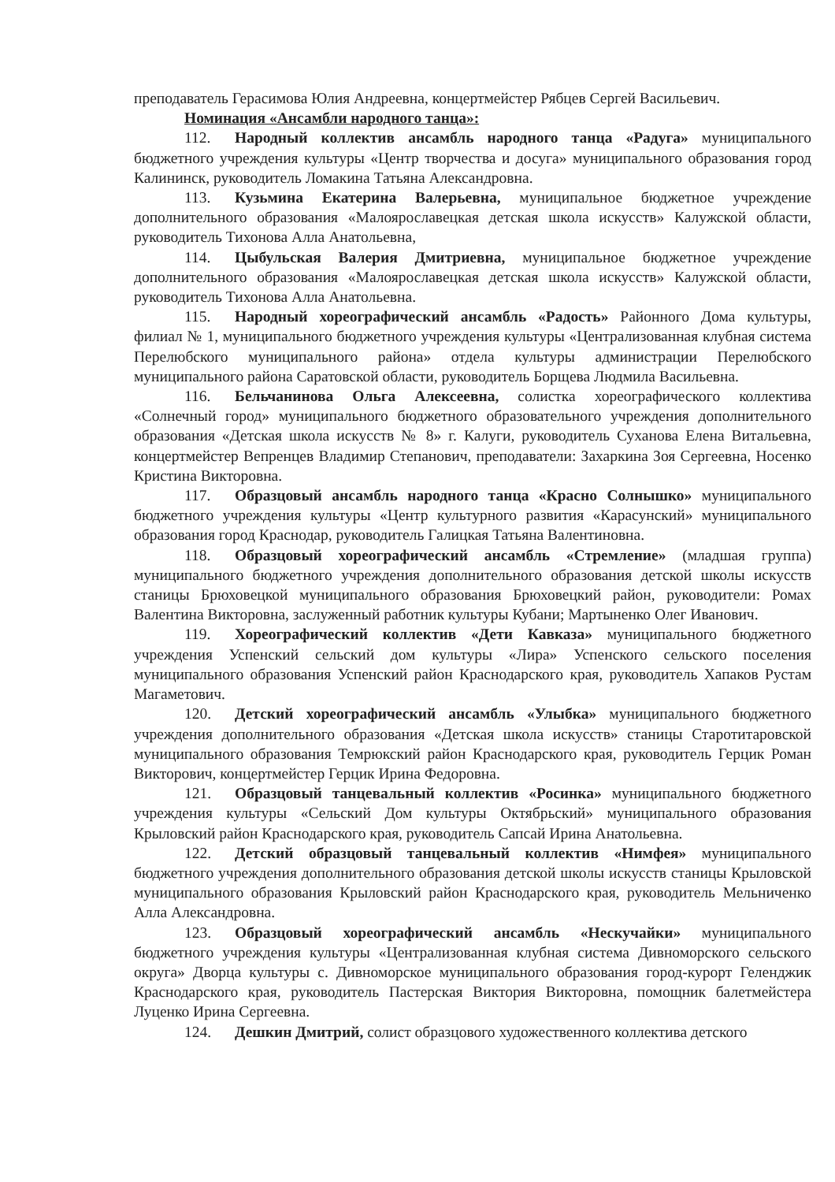преподаватель Герасимова Юлия Андреевна, концертмейстер Рябцев Сергей Васильевич.
Номинация «Ансамбли народного танца»:
112. Народный коллектив ансамбль народного танца «Радуга» муниципального бюджетного учреждения культуры «Центр творчества и досуга» муниципального образования город Калининск, руководитель Ломакина Татьяна Александровна.
113. Кузьмина Екатерина Валерьевна, муниципальное бюджетное учреждение дополнительного образования «Малоярославецкая детская школа искусств» Калужской области, руководитель Тихонова Алла Анатольевна,
114. Цыбульская Валерия Дмитриевна, муниципальное бюджетное учреждение дополнительного образования «Малоярославецкая детская школа искусств» Калужской области, руководитель Тихонова Алла Анатольевна.
115. Народный хореографический ансамбль «Радость» Районного Дома культуры, филиал № 1, муниципального бюджетного учреждения культуры «Централизованная клубная система Перелюбского муниципального района» отдела культуры администрации Перелюбского муниципального района Саратовской области, руководитель Борщева Людмила Васильевна.
116. Бельчанинова Ольга Алексеевна, солистка хореографического коллектива «Солнечный город» муниципального бюджетного образовательного учреждения дополнительного образования «Детская школа искусств № 8» г. Калуги, руководитель Суханова Елена Витальевна, концертмейстер Вепренцев Владимир Степанович, преподаватели: Захаркина Зоя Сергеевна, Носенко Кристина Викторовна.
117. Образцовый ансамбль народного танца «Красно Солнышко» муниципального бюджетного учреждения культуры «Центр культурного развития «Карасунский» муниципального образования город Краснодар, руководитель Галицкая Татьяна Валентиновна.
118. Образцовый хореографический ансамбль «Стремление» (младшая группа) муниципального бюджетного учреждения дополнительного образования детской школы искусств станицы Брюховецкой муниципального образования Брюховецкий район, руководители: Ромах Валентина Викторовна, заслуженный работник культуры Кубани; Мартыненко Олег Иванович.
119. Хореографический коллектив «Дети Кавказа» муниципального бюджетного учреждения Успенский сельский дом культуры «Лира» Успенского сельского поселения муниципального образования Успенский район Краснодарского края, руководитель Хапаков Рустам Магаметович.
120. Детский хореографический ансамбль «Улыбка» муниципального бюджетного учреждения дополнительного образования «Детская школа искусств» станицы Старотитаровской муниципального образования Темрюкский район Краснодарского края, руководитель Герцик Роман Викторович, концертмейстер Герцик Ирина Федоровна.
121. Образцовый танцевальный коллектив «Росинка» муниципального бюджетного учреждения культуры «Сельский Дом культуры Октябрьский» муниципального образования Крыловский район Краснодарского края, руководитель Сапсай Ирина Анатольевна.
122. Детский образцовый танцевальный коллектив «Нимфея» муниципального бюджетного учреждения дополнительного образования детской школы искусств станицы Крыловской муниципального образования Крыловский район Краснодарского края, руководитель Мельниченко Алла Александровна.
123. Образцовый хореографический ансамбль «Нескучайки» муниципального бюджетного учреждения культуры «Централизованная клубная система Дивноморского сельского округа» Дворца культуры с. Дивноморское муниципального образования город-курорт Геленджик Краснодарского края, руководитель Пастерская Виктория Викторовна, помощник балетмейстера Луценко Ирина Сергеевна.
124. Дешкин Дмитрий, солист образцового художественного коллектива детского